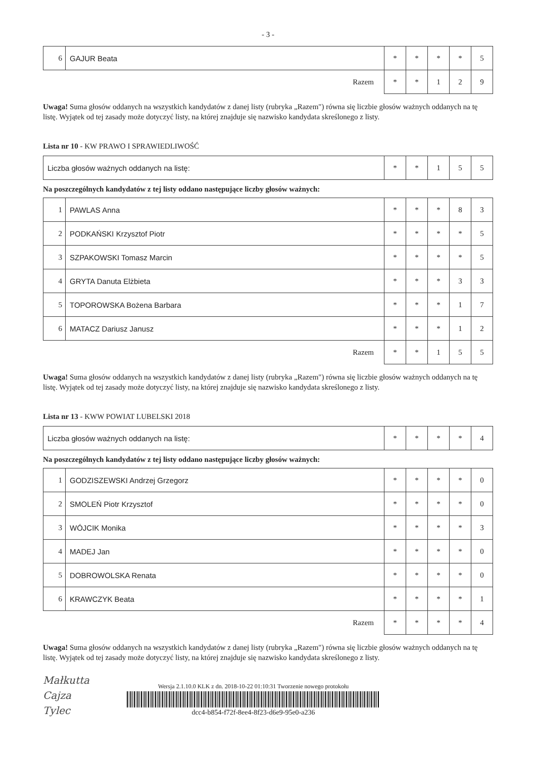- 3 -
| 6 | GAJUR Beata | * | * | * | * | 5 |
| Razem | | * | * | 1 | 2 | 9 |
Uwaga! Suma głosów oddanych na wszystkich kandydatów z danej listy (rubryka „Razem") równa się liczbie głosów ważnych oddanych na tę listę. Wyjątek od tej zasady może dotyczyć listy, na której znajduje się nazwisko kandydata skreślonego z listy.
Lista nr 10 - KW PRAWO I SPRAWIEDLIWOŚĆ
| Liczba głosów ważnych oddanych na listę: | * | * | 1 | 5 | 5 |
Na poszczególnych kandydatów z tej listy oddano następujące liczby głosów ważnych:
| 1 | PAWLAS Anna | * | * | * | 8 | 3 |
| 2 | PODKAŃSKI Krzysztof Piotr | * | * | * | * | 5 |
| 3 | SZPAKOWSKI Tomasz Marcin | * | * | * | * | 5 |
| 4 | GRYTA Danuta Elżbieta | * | * | * | 3 | 3 |
| 5 | TOPOROWSKA Bożena Barbara | * | * | * | 1 | 7 |
| 6 | MATACZ Dariusz Janusz | * | * | * | 1 | 2 |
| Razem | | * | * | 1 | 5 | 5 |
Uwaga! Suma głosów oddanych na wszystkich kandydatów z danej listy (rubryka „Razem") równa się liczbie głosów ważnych oddanych na tę listę. Wyjątek od tej zasady może dotyczyć listy, na której znajduje się nazwisko kandydata skreślonego z listy.
Lista nr 13 - KWW POWIAT LUBELSKI 2018
| Liczba głosów ważnych oddanych na listę: | * | * | * | * | 4 |
Na poszczególnych kandydatów z tej listy oddano następujące liczby głosów ważnych:
| 1 | GODZISZEWSKI Andrzej Grzegorz | * | * | * | * | 0 |
| 2 | SMOLEŃ Piotr Krzysztof | * | * | * | * | 0 |
| 3 | WÓJCIK Monika | * | * | * | * | 3 |
| 4 | MADEJ Jan | * | * | * | * | 0 |
| 5 | DOBROWOLSKA Renata | * | * | * | * | 0 |
| 6 | KRAWCZYK Beata | * | * | * | * | 1 |
| Razem | | * | * | * | * | 4 |
Uwaga! Suma głosów oddanych na wszystkich kandydatów z danej listy (rubryka „Razem") równa się liczbie głosów ważnych oddanych na tę listę. Wyjątek od tej zasady może dotyczyć listy, na której znajduje się nazwisko kandydata skreślonego z listy.
Małkutta
Cajza
Tylec
Wersja 2.1.10.0 KLK z dn. 2018-10-22 01:10:31 Tworzenie nowego protokołu
dcc4-b854-f72f-8ee4-8f23-d6e9-95e0-a236